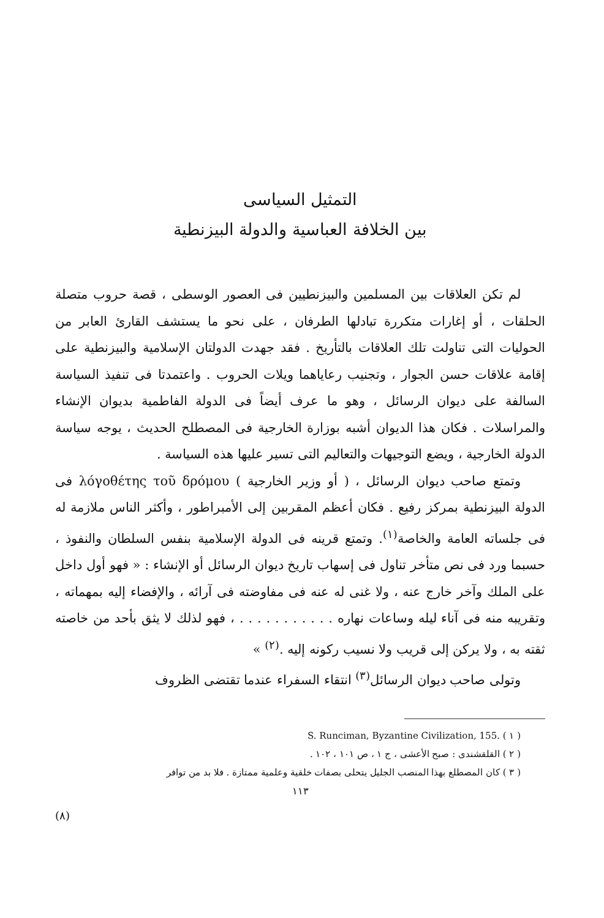التمثيل السياسى
بين الخلافة العباسية والدولة البيزنطية
لم تكن العلاقات بين المسلمين والبيزنطيين فى العصور الوسطى ، قصة حروب متصلة الحلقات ، أو إغارات متكررة تبادلها الطرفان ، على نحو ما يستشف القارئ العابر من الحوليات التى تناولت تلك العلاقات بالتأريخ . فقد جهدت الدولتان الإسلامية والبيزنطية على إقامة علاقات حسن الجوار ، وتجنيب رعاياهما ويلات الحروب . واعتمدتا فى تنفيذ السياسة السالفة على ديوان الرسائل ، وهو ما عرف أيضاً فى الدولة الفاطمية بديوان الإنشاء والمراسلات . فكان هذا الديوان أشبه بوزارة الخارجية فى المصطلح الحديث ، يوجه سياسة الدولة الخارجية ، ويضع التوجيهات والتعاليم التى تسير عليها هذه السياسة .
وتمتع صاحب ديوان الرسائل ، ( أو وزير الخارجية ) λόγοθέτης τοῦ δρόμου فى الدولة البيزنطية بمركز رفيع . فكان أعظم المقربين إلى الأمبراطور ، وأكثر الناس ملازمة له فى جلساته العامة والخاصة<sup>(١)</sup>. وتمتع قرينه فى الدولة الإسلامية بنفس السلطان والنفوذ ، حسبما ورد فى نص متأخر تناول فى إسهاب تاريخ ديوان الرسائل أو الإنشاء : « فهو أول داخل على الملك وآخر خارج عنه ، ولا غنى له عنه فى مفاوضته فى آرائه ، والإفضاء إليه بمهماته ، وتقريبه منه فى آناء ليله وساعات نهاره . . . . . . . . . . . ، فهو لذلك لا يثق بأحد من خاصته ثقته به ، ولا يركن إلى قريب ولا نسيب ركونه إليه .<sup>(٢)</sup> »
وتولى صاحب ديوان الرسائل<sup>(٣)</sup> انتقاء السفراء عندما تقتضى الظروف
( ١ ) S. Runciman, Byzantine Civilization, 155.
( ٢ ) القلقشندى : صبح الأعشى ، ج ١ ، ص ١٠١ ، ١٠٢ .
( ٣ ) كان المصطلع بهذا المنصب الجليل يتحلى بصفات خلقية وعلمية ممتازة . فلا بد من توافر
١١٣
(٨)